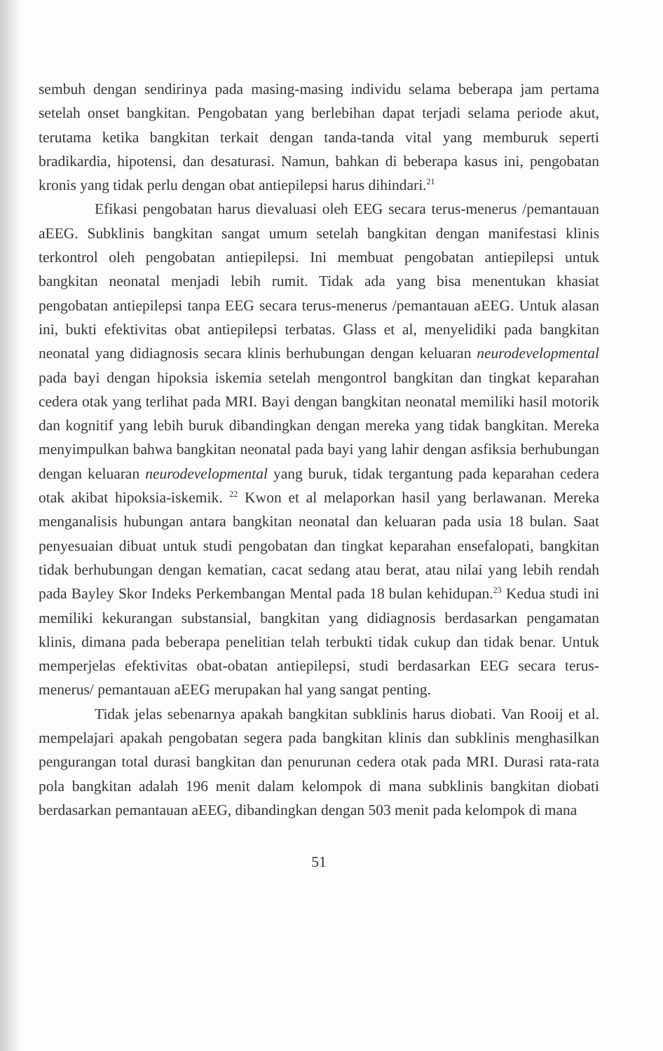sembuh dengan sendirinya pada masing-masing individu selama beberapa jam pertama setelah onset bangkitan. Pengobatan yang berlebihan dapat terjadi selama periode akut, terutama ketika bangkitan terkait dengan tanda-tanda vital yang memburuk seperti bradikardia, hipotensi, dan desaturasi. Namun, bahkan di beberapa kasus ini, pengobatan kronis yang tidak perlu dengan obat antiepilepsi harus dihindari.<sup>21</sup>
Efikasi pengobatan harus dievaluasi oleh EEG secara terus-menerus /pemantauan aEEG. Subklinis bangkitan sangat umum setelah bangkitan dengan manifestasi klinis terkontrol oleh pengobatan antiepilepsi. Ini membuat pengobatan antiepilepsi untuk bangkitan neonatal menjadi lebih rumit. Tidak ada yang bisa menentukan khasiat pengobatan antiepilepsi tanpa EEG secara terus-menerus /pemantauan aEEG. Untuk alasan ini, bukti efektivitas obat antiepilepsi terbatas. Glass et al, menyelidiki pada bangkitan neonatal yang didiagnosis secara klinis berhubungan dengan keluaran neurodevelopmental pada bayi dengan hipoksia iskemia setelah mengontrol bangkitan dan tingkat keparahan cedera otak yang terlihat pada MRI. Bayi dengan bangkitan neonatal memiliki hasil motorik dan kognitif yang lebih buruk dibandingkan dengan mereka yang tidak bangkitan. Mereka menyimpulkan bahwa bangkitan neonatal pada bayi yang lahir dengan asfiksia berhubungan dengan keluaran neurodevelopmental yang buruk, tidak tergantung pada keparahan cedera otak akibat hipoksia-iskemik. <sup>22</sup> Kwon et al melaporkan hasil yang berlawanan. Mereka menganalisis hubungan antara bangkitan neonatal dan keluaran pada usia 18 bulan. Saat penyesuaian dibuat untuk studi pengobatan dan tingkat keparahan ensefalopati, bangkitan tidak berhubungan dengan kematian, cacat sedang atau berat, atau nilai yang lebih rendah pada Bayley Skor Indeks Perkembangan Mental pada 18 bulan kehidupan.<sup>23</sup> Kedua studi ini memiliki kekurangan substansial, bangkitan yang didiagnosis berdasarkan pengamatan klinis, dimana pada beberapa penelitian telah terbukti tidak cukup dan tidak benar. Untuk memperjelas efektivitas obat-obatan antiepilepsi, studi berdasarkan EEG secara terus-menerus/ pemantauan aEEG merupakan hal yang sangat penting.
Tidak jelas sebenarnya apakah bangkitan subklinis harus diobati. Van Rooij et al. mempelajari apakah pengobatan segera pada bangkitan klinis dan subklinis menghasilkan pengurangan total durasi bangkitan dan penurunan cedera otak pada MRI. Durasi rata-rata pola bangkitan adalah 196 menit dalam kelompok di mana subklinis bangkitan diobati berdasarkan pemantauan aEEG, dibandingkan dengan 503 menit pada kelompok di mana
51